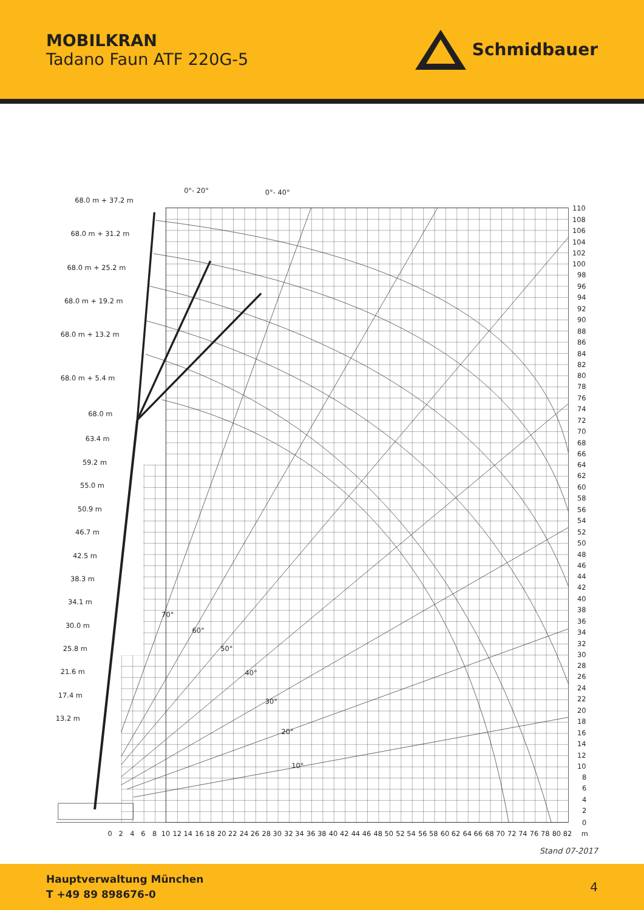MOBILKRAN
Tadano Faun ATF 220G-5
Schmidbauer
0°- 20°
0°- 40°
68.0 m + 37.2 m
68.0 m + 31.2 m
68.0 m + 25.2 m
68.0 m + 19.2 m
68.0 m + 13.2 m
68.0 m + 5.4 m
68.0 m
63.4 m
59.2 m
55.0 m
50.9 m
46.7 m
42.5 m
38.3 m
34.1 m
30.0 m
25.8 m
21.6 m
17.4 m
13.2 m
70°
60°
50°
40°
30°
20°
10°
110
108
106
104
102
100
98
96
94
92
90
88
86
84
82
80
78
76
74
72
70
68
66
64
62
60
58
56
54
52
50
48
46
44
42
40
38
36
34
32
30
28
26
24
22
20
18
16
14
12
10
8
6
4
2
0
0
2
4
6
8
10
12
14
16
18
20
22
24
26
28
30
32
34
36
38
40
42
44
46
48
50
52
54
56
58
60
62
64
66
68
70
72
74
76
78
80
82
m
Stand 07-2017
Hauptverwaltung München
T +49 89 898676-0
4